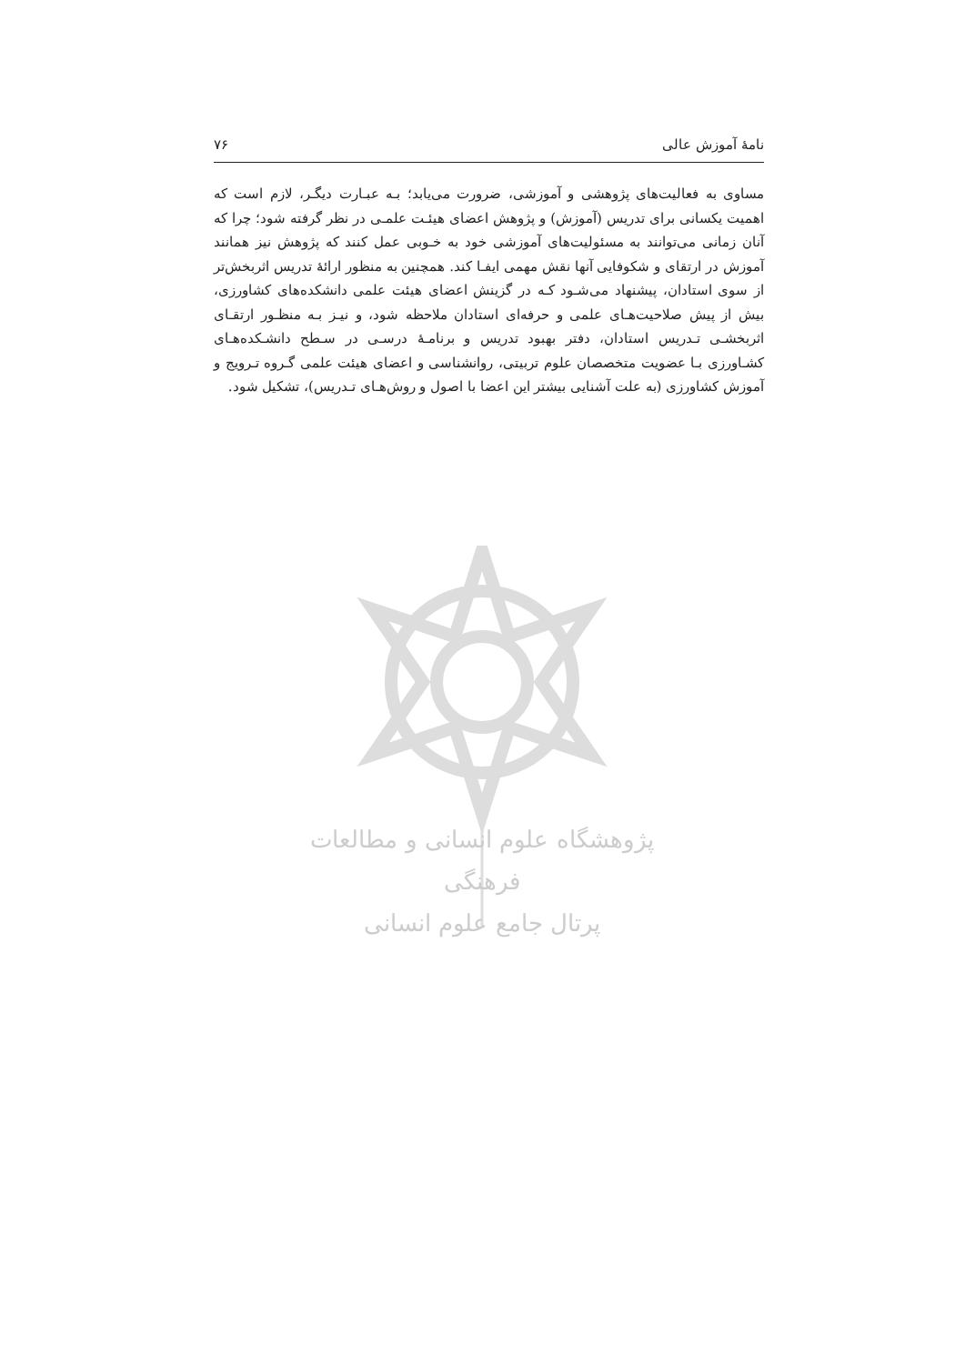نامهٔ آموزش عالی ۷۶
مساوی به فعالیت‌های پژوهشی و آموزشی، ضرورت می‌یابد؛ بـه عبـارت دیگـر، لازم است که اهمیت یکسانی برای تدریس (آموزش) و پژوهش اعضای هیئـت علمـی در نظر گرفته شود؛ چرا که آنان زمانی می‌توانند به مسئولیت‌های آموزشی خود به خـوبی عمل کنند که پژوهش نیز همانند آموزش در ارتقای و شکوفایی آنها نقش مهمی ایفـا کند. همچنین به منظور ارائهٔ تدریس اثربخش‌تر از سوی استادان، پیشنهاد می‌شـود کـه در گزینش اعضای هیئت علمی دانشکده‌های کشاورزی، بیش از پیش صلاحیت‌هـای علمی و حرفه‌ای استادان ملاحظه شود، و نیـز بـه منظـور ارتقـای اثربخشـی تـدریس استادان، دفتر بهبود تدریس و برنامـهٔ درسـی در سـطح دانشـکده‌هـای کشـاورزی بـا عضویت متخصصان علوم تربیتی، روانشناسی و اعضای هیئت علمی گـروه تـرویج و آموزش کشاورزی (به علت آشنایی بیشتر این اعضا با اصول و روش‌هـای تـدریس)، تشکیل شود.
پژوهشگاه علوم انسانی و مطالعات فرهنگی
پرتال جامع علوم انسانی